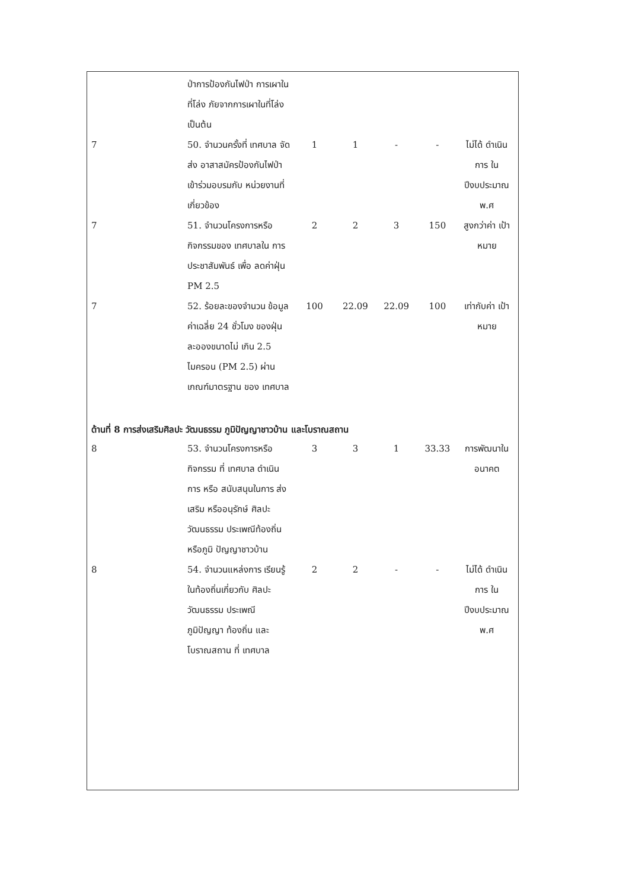| | ป่าการป้องกันไฟป่า การเผาในที่โล่ง ภัยจากการเผาในที่โล่ง เป็นต้น | | | | | |
| 7 | 50. จำนวนครั้งที่ เทศบาล จัดส่ง อาสาสมัครป้องกันไฟป่า เข้าร่วมอบรมกับ หน่วยงานที่เกี่ยวข้อง | 1 | 1 | - | - | ไม่ได้ ดำเนินการ ใน ปีงบประมาณ พ.ศ |
| 7 | 51. จำนวนโครงการหรือ กิจกรรมของ เทศบาลใน การประชาสัมพันธ์ เพื่อ ลดค่าฝุ่น PM 2.5 | 2 | 2 | 3 | 150 | สูงกว่าค่า เป้าหมาย |
| 7 | 52. ร้อยละของจำนวน ข้อมูลค่าเฉลี่ย 24 ชั่วโมง ของฝุ่นละอองขนาดไม่ เกิน 2.5 ไมครอน (PM 2.5) ผ่านเกณฑ์มาตรฐาน ของ เทศบาล | 100 | 22.09 | 22.09 | 100 | เท่ากับค่า เป้าหมาย |
| ด้านที่ 8 การส่งเสริมศิลปะ วัฒนธรรม ภูมิปัญญาชาวบ้าน และโบราณสถาน | | | | | | |
| 8 | 53. จำนวนโครงการหรือ กิจกรรม ที่ เทศบาล ดำเนินการ หรือ สนับสนุนในการ ส่งเสริม หรืออนุรักษ์ ศิลปะ วัฒนธรรม ประเพณีท้องถิ่น หรือภูมิ ปัญญาชาวบ้าน | 3 | 3 | 1 | 33.33 | การพัฒนาใน อนาคต |
| 8 | 54. จำนวนแหล่งการ เรียนรู้ในท้องถิ่นเกี่ยวกับ ศิลปะ วัฒนธรรม ประเพณี ภูมิปัญญา ท้องถิ่น และ โบราณสถาน ที่ เทศบาล | 2 | 2 | - | - | ไม่ได้ ดำเนินการ ใน ปีงบประมาณ พ.ศ |